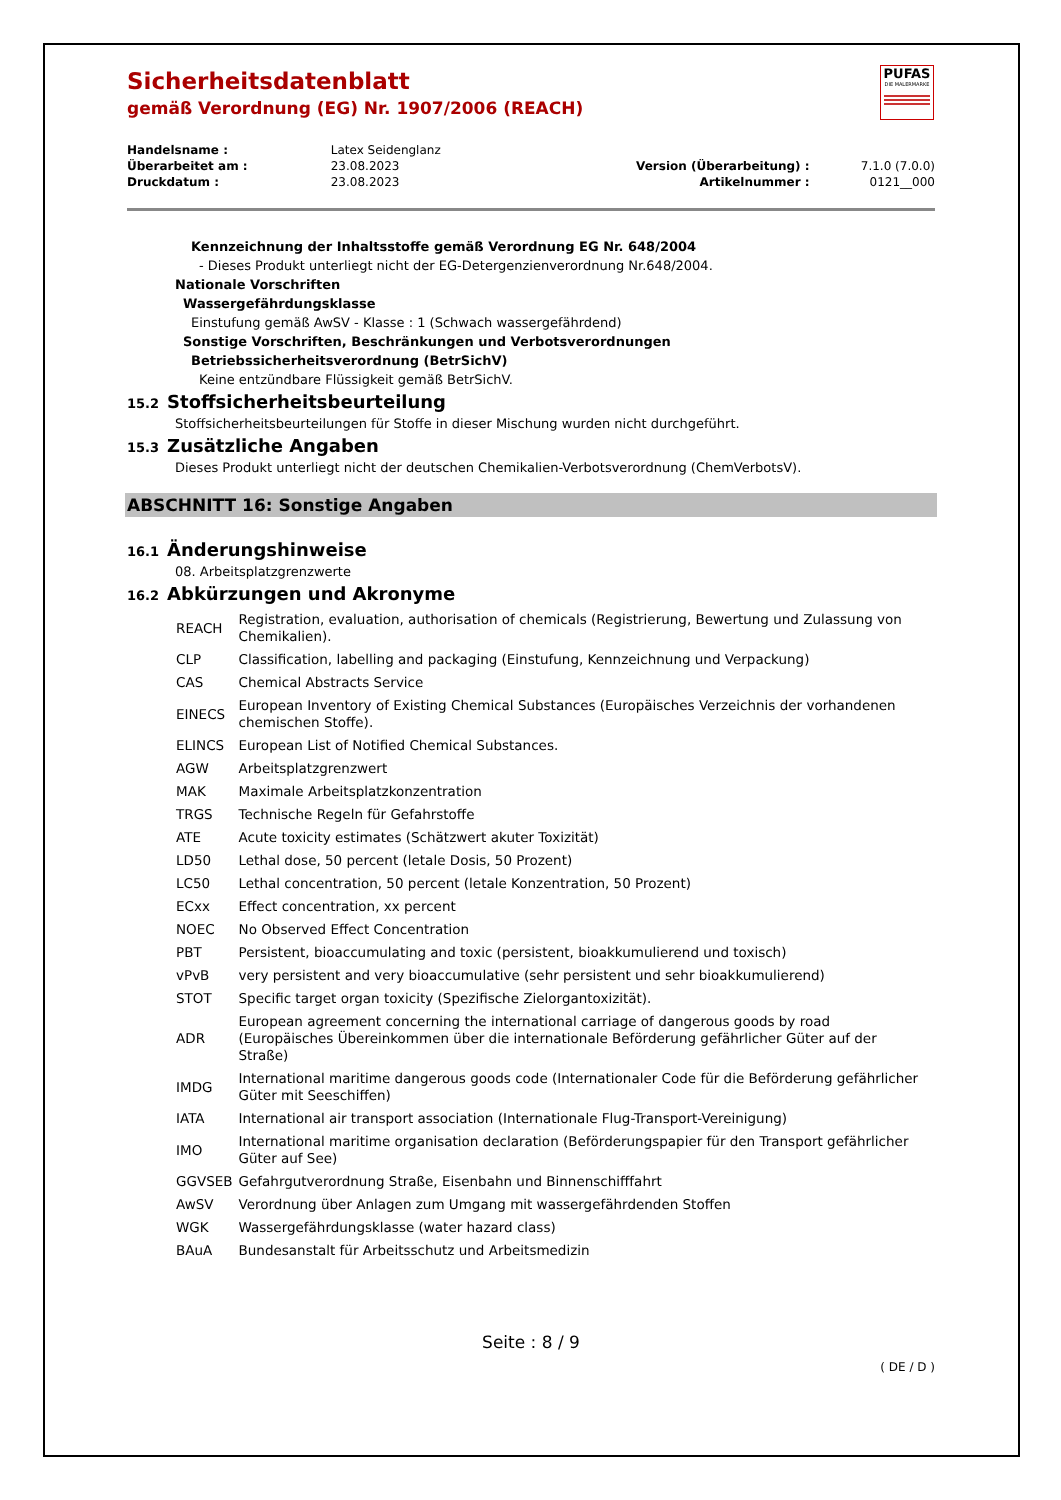PUFAS
DIE MALERMARKE
Sicherheitsdatenblatt
gemäß Verordnung (EG) Nr. 1907/2006 (REACH)
| Handelsname : | Latex Seidenglanz | | |
| Überarbeitet am : | 23.08.2023 | Version (Überarbeitung) : | 7.1.0 (7.0.0) |
| Druckdatum : | 23.08.2023 | Artikelnummer : | 0121__000 |
Kennzeichnung der Inhaltsstoffe gemäß Verordnung EG Nr. 648/2004
- Dieses Produkt unterliegt nicht der EG-Detergenzienverordnung Nr.648/2004.
Nationale Vorschriften
Wassergefährdungsklasse
Einstufung gemäß AwSV - Klasse : 1 (Schwach wassergefährdend)
Sonstige Vorschriften, Beschränkungen und Verbotsverordnungen
Betriebssicherheitsverordnung (BetrSichV)
Keine entzündbare Flüssigkeit gemäß BetrSichV.
15.2 Stoffsicherheitsbeurteilung
Stoffsicherheitsbeurteilungen für Stoffe in dieser Mischung wurden nicht durchgeführt.
15.3 Zusätzliche Angaben
Dieses Produkt unterliegt nicht der deutschen Chemikalien-Verbotsverordnung (ChemVerbotsV).
ABSCHNITT 16: Sonstige Angaben
16.1 Änderungshinweise
08. Arbeitsplatzgrenzwerte
16.2 Abkürzungen und Akronyme
| REACH | Registration, evaluation, authorisation of chemicals (Registrierung, Bewertung und Zulassung von Chemikalien). |
| CLP | Classification, labelling and packaging (Einstufung, Kennzeichnung und Verpackung) |
| CAS | Chemical Abstracts Service |
| EINECS | European Inventory of Existing Chemical Substances (Europäisches Verzeichnis der vorhandenen chemischen Stoffe). |
| ELINCS | European List of Notified Chemical Substances. |
| AGW | Arbeitsplatzgrenzwert |
| MAK | Maximale Arbeitsplatzkonzentration |
| TRGS | Technische Regeln für Gefahrstoffe |
| ATE | Acute toxicity estimates (Schätzwert akuter Toxizität) |
| LD50 | Lethal dose, 50 percent (letale Dosis, 50 Prozent) |
| LC50 | Lethal concentration, 50 percent (letale Konzentration, 50 Prozent) |
| ECxx | Effect concentration, xx percent |
| NOEC | No Observed Effect Concentration |
| PBT | Persistent, bioaccumulating and toxic (persistent, bioakkumulierend und toxisch) |
| vPvB | very persistent and very bioaccumulative (sehr persistent und sehr bioakkumulierend) |
| STOT | Specific target organ toxicity (Spezifische Zielorgantoxizität). |
| ADR | European agreement concerning the international carriage of dangerous goods by road (Europäisches Übereinkommen über die internationale Beförderung gefährlicher Güter auf der Straße) |
| IMDG | International maritime dangerous goods code (Internationaler Code für die Beförderung gefährlicher Güter mit Seeschiffen) |
| IATA | International air transport association (Internationale Flug-Transport-Vereinigung) |
| IMO | International maritime organisation declaration (Beförderungspapier für den Transport gefährlicher Güter auf See) |
| GGVSEB | Gefahrgutverordnung Straße, Eisenbahn und Binnenschifffahrt |
| AwSV | Verordnung über Anlagen zum Umgang mit wassergefährdenden Stoffen |
| WGK | Wassergefährdungsklasse (water hazard class) |
| BAuA | Bundesanstalt für Arbeitsschutz und Arbeitsmedizin |
Seite : 8 / 9
( DE / D )